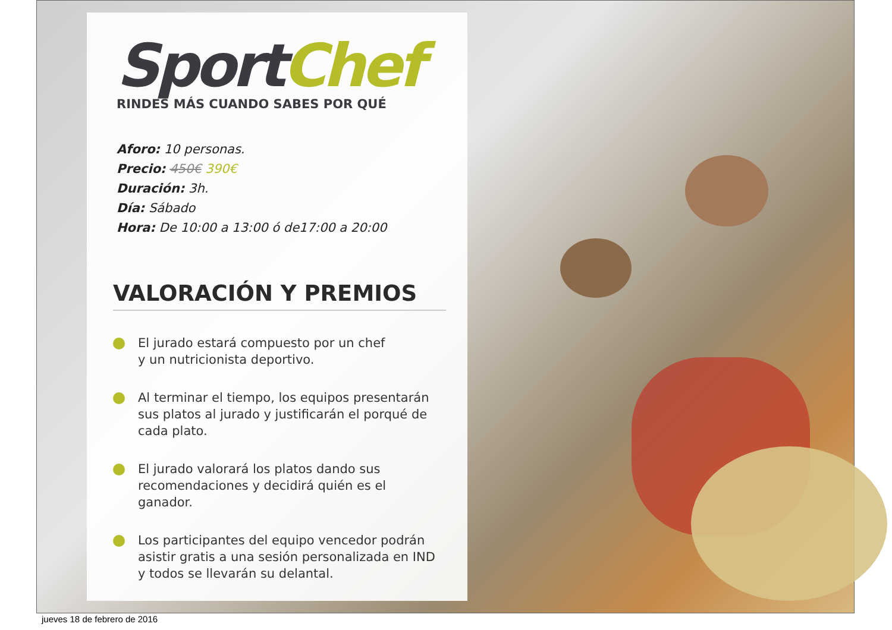SportChef
RINDES MÁS CUANDO SABES POR QUÉ
Aforo: 10 personas.
Precio: 450€ 390€
Duración: 3h.
Día: Sábado
Hora: De 10:00 a 13:00 ó de17:00 a 20:00
VALORACIÓN Y PREMIOS
El jurado estará compuesto por un chef
y un nutricionista deportivo.
Al terminar el tiempo, los equipos presentarán sus platos al jurado y justificarán el porqué de cada plato.
El jurado valorará los platos dando sus recomendaciones y decidirá quién es el ganador.
Los participantes del equipo vencedor podrán asistir gratis a una sesión personalizada en IND y todos se llevarán su delantal.
jueves 18 de febrero de 2016